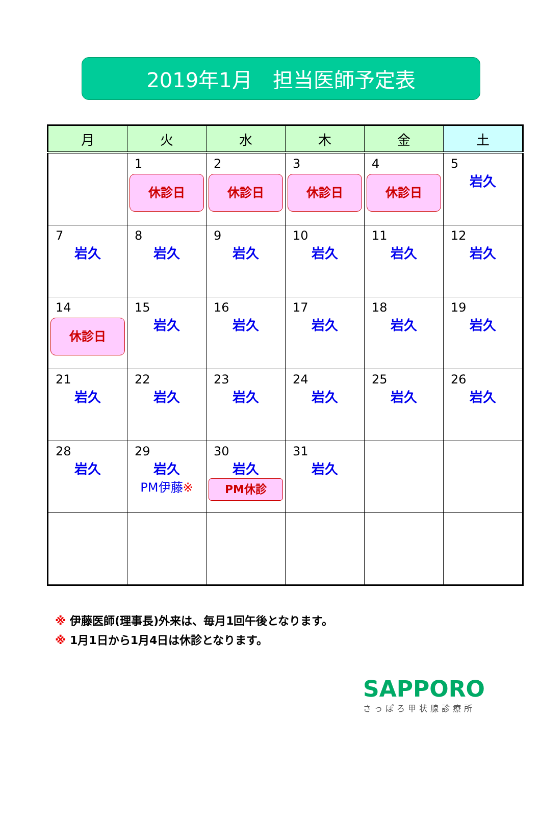2019年1月　担当医師予定表
| 月 | 火 | 水 | 木 | 金 | 土 |
| --- | --- | --- | --- | --- | --- |
| | 1 休診日 | 2 休診日 | 3 休診日 | 4 休診日 | 5 岩久 |
| 7 岩久 | 8 岩久 | 9 岩久 | 10 岩久 | 11 岩久 | 12 岩久 |
| 14 休診日 | 15 岩久 | 16 岩久 | 17 岩久 | 18 岩久 | 19 岩久 |
| 21 岩久 | 22 岩久 | 23 岩久 | 24 岩久 | 25 岩久 | 26 岩久 |
| 28 岩久 | 29 岩久 PM伊藤 ※ | 30 岩久 PM休診 | 31 岩久 | | |
※ 伊藤医師(理事長)外来は、毎月1回午後となります。
※ 1月1日から1月4日は休診となります。
SAPPORO
さっぽろ甲状腺診療所